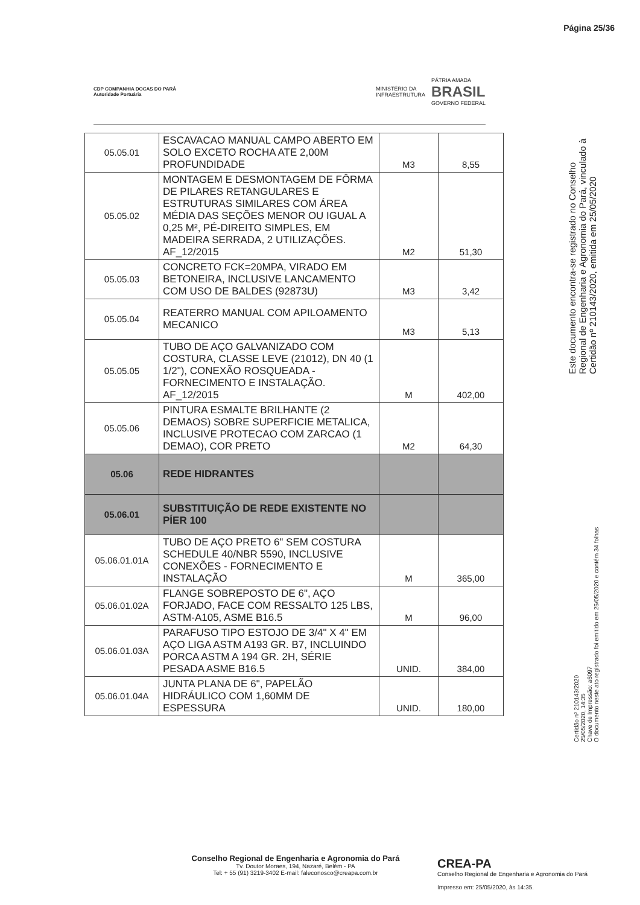Página 25/36
CDP COMPANHIA DOCAS DO PARÁ
Autoridade Portuária
MINISTÉRIO DA
INFRAESTRUTURA PÁTRIA AMADA
BRASIL
GOVERNO FEDERAL
| 05.05.01 | ESCAVACAO MANUAL CAMPO ABERTO EM SOLO EXCETO ROCHA ATE 2,00M PROFUNDIDADE | M3 | 8,55 |
| 05.05.02 | MONTAGEM E DESMONTAGEM DE FÔRMA DE PILARES RETANGULARES E ESTRUTURAS SIMILARES COM ÁREA MÉDIA DAS SEÇÕES MENOR OU IGUAL A 0,25 M², PÉ-DIREITO SIMPLES, EM MADEIRA SERRADA, 2 UTILIZAÇÕES. AF_12/2015 | M2 | 51,30 |
| 05.05.03 | CONCRETO FCK=20MPA, VIRADO EM BETONEIRA, INCLUSIVE LANCAMENTO COM USO DE BALDES (92873U) | M3 | 3,42 |
| 05.05.04 | REATERRO MANUAL COM APILOAMENTO MECANICO | M3 | 5,13 |
| 05.05.05 | TUBO DE AÇO GALVANIZADO COM COSTURA, CLASSE LEVE (21012), DN 40 (1 1/2"), CONEXÃO ROSQUEADA - FORNECIMENTO E INSTALAÇÃO. AF_12/2015 | M | 402,00 |
| 05.05.06 | PINTURA ESMALTE BRILHANTE (2 DEMAOS) SOBRE SUPERFICIE METALICA, INCLUSIVE PROTECAO COM ZARCAO (1 DEMAO), COR PRETO | M2 | 64,30 |
| 05.06 | REDE HIDRANTES | | |
| 05.06.01 | SUBSTITUIÇÃO DE REDE EXISTENTE NO PÍER 100 | | |
| 05.06.01.01A | TUBO DE AÇO PRETO 6" SEM COSTURA SCHEDULE 40/NBR 5590, INCLUSIVE CONEXÕES - FORNECIMENTO E INSTALAÇÃO | M | 365,00 |
| 05.06.01.02A | FLANGE SOBREPOSTO DE 6", AÇO FORJADO, FACE COM RESSALTO 125 LBS, ASTM-A105, ASME B16.5 | M | 96,00 |
| 05.06.01.03A | PARAFUSO TIPO ESTOJO DE 3/4" X 4" EM AÇO LIGA ASTM A193 GR. B7, INCLUINDO PORCA ASTM A 194 GR. 2H, SÉRIE PESADA ASME B16.5 | UNID. | 384,00 |
| 05.06.01.04A | JUNTA PLANA DE 6", PAPELÃO HIDRÁULICO COM 1,60MM DE ESPESSURA | UNID. | 180,00 |
Este documento encontra-se registrado no Conselho Regional de Engenharia e Agronomia do Pará, vinculado à Certidão nº 210143/2020, emitida em 25/05/2020
Certidão nº 210143/2020
25/05/2020, 14:35
Chave de Impressão: a6097
O documento neste ato registrado foi emitido em 25/05/2020 e contém 34 folhas
Conselho Regional de Engenharia e Agronomia do Pará
Tv. Doutor Moraes, 194, Nazaré, Belém - PA
Tel: + 55 (91) 3219-3402 E-mail: faleconosco@creapa.com.br
CREA-PA
Conselho Regional de Engenharia e Agronomia do Pará
Impresso em: 25/05/2020, às 14:35.